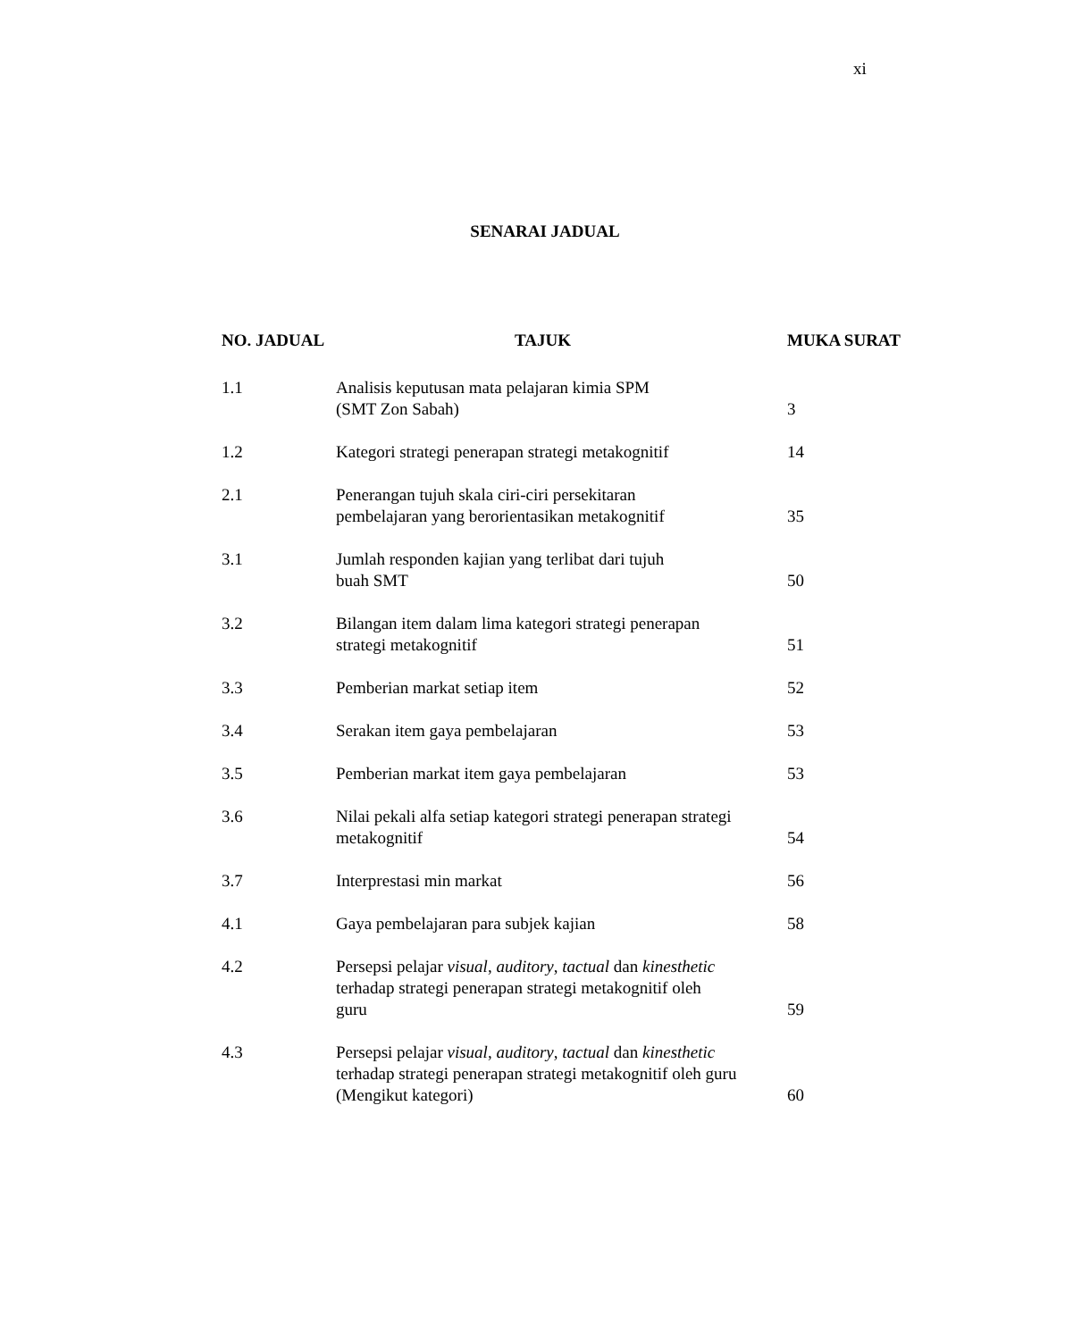xi
SENARAI JADUAL
| NO. JADUAL | TAJUK | MUKA SURAT |
| --- | --- | --- |
| 1.1 | Analisis keputusan mata pelajaran kimia SPM (SMT Zon Sabah) | 3 |
| 1.2 | Kategori strategi penerapan strategi metakognitif | 14 |
| 2.1 | Penerangan tujuh skala ciri-ciri persekitaran pembelajaran yang berorientasikan metakognitif | 35 |
| 3.1 | Jumlah responden kajian yang terlibat dari tujuh buah SMT | 50 |
| 3.2 | Bilangan item dalam lima kategori strategi penerapan strategi metakognitif | 51 |
| 3.3 | Pemberian markat setiap item | 52 |
| 3.4 | Serakan item gaya pembelajaran | 53 |
| 3.5 | Pemberian markat item gaya pembelajaran | 53 |
| 3.6 | Nilai pekali alfa setiap kategori strategi penerapan strategi metakognitif | 54 |
| 3.7 | Interprestasi min markat | 56 |
| 4.1 | Gaya pembelajaran para subjek kajian | 58 |
| 4.2 | Persepsi pelajar visual , auditory , tactual dan kinesthetic terhadap strategi penerapan strategi metakognitif oleh guru | 59 |
| 4.3 | Persepsi pelajar visual , auditory , tactual dan kinesthetic terhadap strategi penerapan strategi metakognitif oleh guru (Mengikut kategori) | 60 |